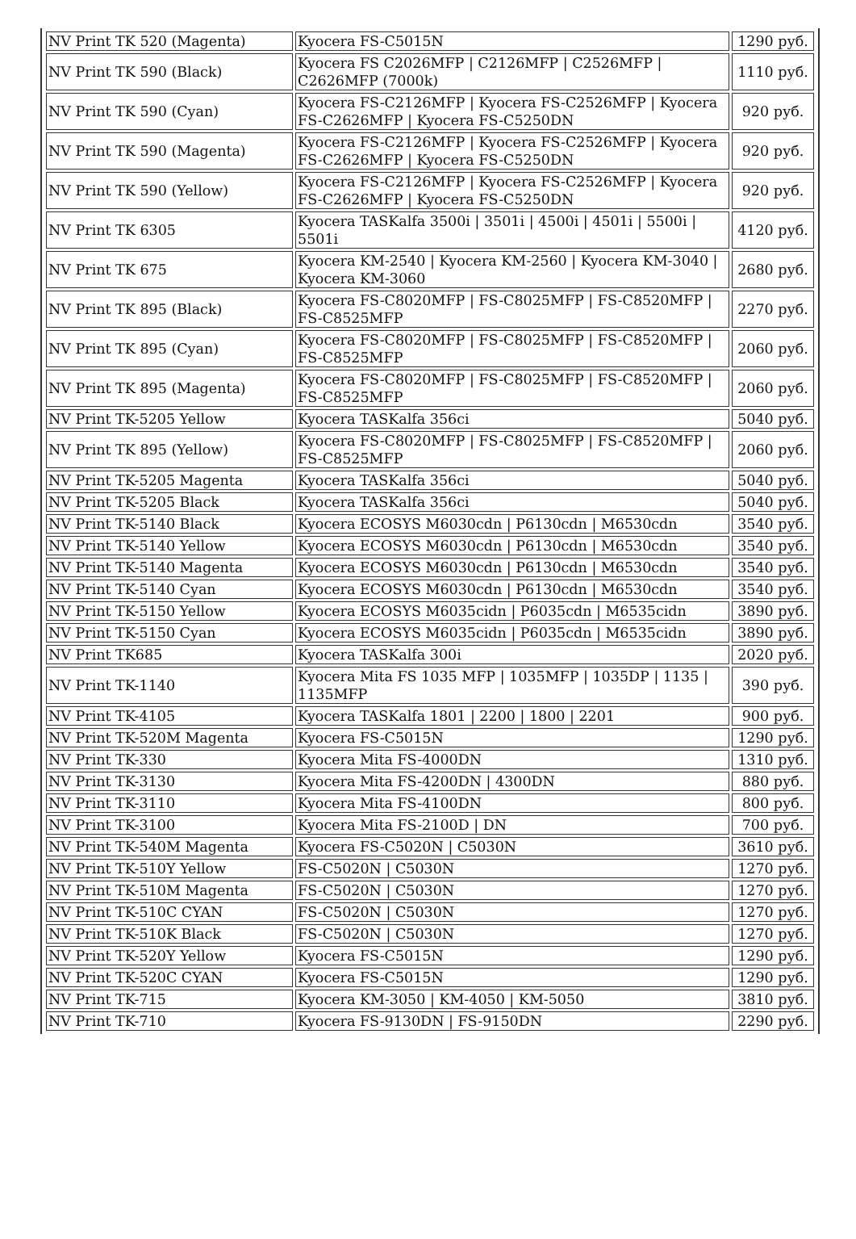| NV Print TK 520 (Magenta) | Kyocera FS-C5015N | 1290 руб. |
| NV Print TK 590 (Black) | Kyocera FS C2026MFP / C2126MFP / C2526MFP / C2626MFP (7000k) | 1110 руб. |
| NV Print TK 590 (Cyan) | Kyocera FS-C2126MFP / Kyocera FS-C2526MFP / Kyocera FS-C2626MFP / Kyocera FS-C5250DN | 920 руб. |
| NV Print TK 590 (Magenta) | Kyocera FS-C2126MFP / Kyocera FS-C2526MFP / Kyocera FS-C2626MFP / Kyocera FS-C5250DN | 920 руб. |
| NV Print TK 590 (Yellow) | Kyocera FS-C2126MFP / Kyocera FS-C2526MFP / Kyocera FS-C2626MFP / Kyocera FS-C5250DN | 920 руб. |
| NV Print TK 6305 | Kyocera TASKalfa 3500i / 3501i / 4500i / 4501i / 5500i / 5501i | 4120 руб. |
| NV Print TK 675 | Kyocera KM-2540 / Kyocera KM-2560 / Kyocera KM-3040 / Kyocera KM-3060 | 2680 руб. |
| NV Print TK 895 (Black) | Kyocera FS-C8020MFP / FS-C8025MFP / FS-C8520MFP / FS-C8525MFP | 2270 руб. |
| NV Print TK 895 (Cyan) | Kyocera FS-C8020MFP / FS-C8025MFP / FS-C8520MFP / FS-C8525MFP | 2060 руб. |
| NV Print TK 895 (Magenta) | Kyocera FS-C8020MFP / FS-C8025MFP / FS-C8520MFP / FS-C8525MFP | 2060 руб. |
| NV Print TK-5205 Yellow | Kyocera TASKalfa 356ci | 5040 руб. |
| NV Print TK 895 (Yellow) | Kyocera FS-C8020MFP / FS-C8025MFP / FS-C8520MFP / FS-C8525MFP | 2060 руб. |
| NV Print TK-5205 Magenta | Kyocera TASKalfa 356ci | 5040 руб. |
| NV Print TK-5205 Black | Kyocera TASKalfa 356ci | 5040 руб. |
| NV Print TK-5140 Black | Kyocera ECOSYS M6030cdn / P6130cdn / M6530cdn | 3540 руб. |
| NV Print TK-5140 Yellow | Kyocera ECOSYS M6030cdn / P6130cdn / M6530cdn | 3540 руб. |
| NV Print TK-5140 Magenta | Kyocera ECOSYS M6030cdn / P6130cdn / M6530cdn | 3540 руб. |
| NV Print TK-5140 Cyan | Kyocera ECOSYS M6030cdn / P6130cdn / M6530cdn | 3540 руб. |
| NV Print TK-5150 Yellow | Kyocera ECOSYS M6035cidn / P6035cdn / M6535cidn | 3890 руб. |
| NV Print TK-5150 Cyan | Kyocera ECOSYS M6035cidn / P6035cdn / M6535cidn | 3890 руб. |
| NV Print TK685 | Kyocera TASKalfa 300i | 2020 руб. |
| NV Print TK-1140 | Kyocera Mita FS 1035 MFP / 1035MFP / 1035DP / 1135 / 1135MFP | 390 руб. |
| NV Print TK-4105 | Kyocera TASKalfa 1801 / 2200 / 1800 / 2201 | 900 руб. |
| NV Print TK-520M Magenta | Kyocera FS-C5015N | 1290 руб. |
| NV Print TK-330 | Kyocera Mita FS-4000DN | 1310 руб. |
| NV Print TK-3130 | Kyocera Mita FS-4200DN / 4300DN | 880 руб. |
| NV Print TK-3110 | Kyocera Mita FS-4100DN | 800 руб. |
| NV Print TK-3100 | Kyocera Mita FS-2100D / DN | 700 руб. |
| NV Print TK-540M Magenta | Kyocera FS-C5020N / C5030N | 3610 руб. |
| NV Print TK-510Y Yellow | FS-C5020N / C5030N | 1270 руб. |
| NV Print TK-510M Magenta | FS-C5020N / C5030N | 1270 руб. |
| NV Print TK-510C CYAN | FS-C5020N / C5030N | 1270 руб. |
| NV Print TK-510K Black | FS-C5020N / C5030N | 1270 руб. |
| NV Print TK-520Y Yellow | Kyocera FS-C5015N | 1290 руб. |
| NV Print TK-520C CYAN | Kyocera FS-C5015N | 1290 руб. |
| NV Print TK-715 | Kyocera KM-3050 / KM-4050 / KM-5050 | 3810 руб. |
| NV Print TK-710 | Kyocera FS-9130DN / FS-9150DN | 2290 руб. |